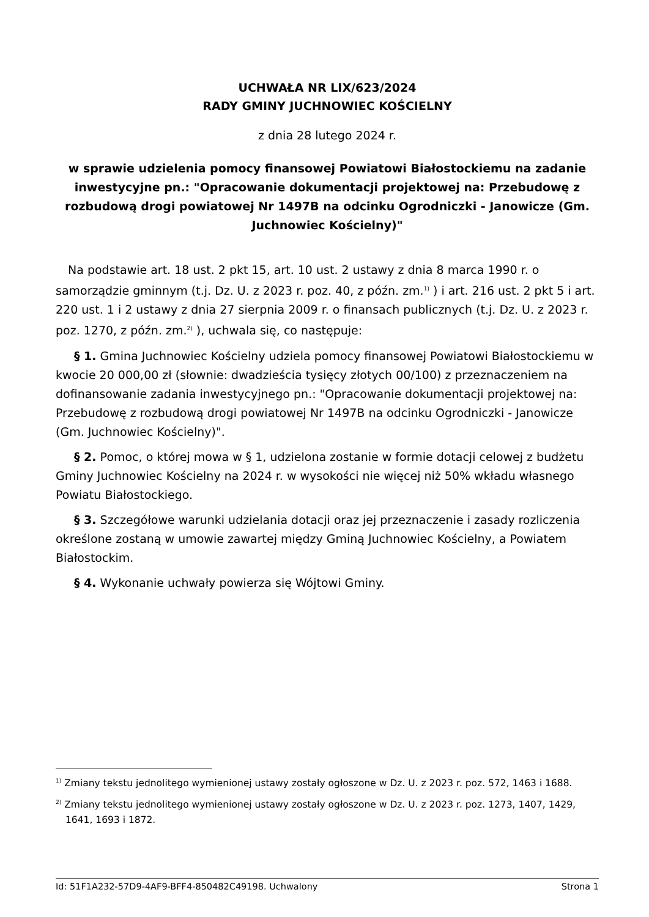UCHWAŁA NR LIX/623/2024
RADY GMINY JUCHNOWIEC KOŚCIELNY
z dnia 28 lutego 2024 r.
w sprawie udzielenia pomocy finansowej Powiatowi Białostockiemu na zadanie inwestycyjne pn.: "Opracowanie dokumentacji projektowej na: Przebudowę z rozbudową drogi powiatowej Nr 1497B na odcinku Ogrodniczki - Janowicze (Gm. Juchnowiec Kościelny)"
Na podstawie art. 18 ust. 2 pkt 15, art. 10 ust. 2 ustawy z dnia 8 marca 1990 r. o samorządzie gminnym (t.j. Dz. U. z 2023 r. poz. 40, z późn. zm.<sup>1)</sup> ) i art. 216 ust. 2 pkt 5 i art. 220 ust. 1 i 2 ustawy z dnia 27 sierpnia 2009 r. o finansach publicznych (t.j. Dz. U. z 2023 r. poz. 1270, z późn. zm.<sup>2)</sup> ), uchwala się, co następuje:
§ 1. Gmina Juchnowiec Kościelny udziela pomocy finansowej Powiatowi Białostockiemu w kwocie 20 000,00 zł (słownie: dwadzieścia tysięcy złotych 00/100) z przeznaczeniem na dofinansowanie zadania inwestycyjnego pn.: "Opracowanie dokumentacji projektowej na: Przebudowę z rozbudową drogi powiatowej Nr 1497B na odcinku Ogrodniczki - Janowicze (Gm. Juchnowiec Kościelny)".
§ 2. Pomoc, o której mowa w § 1, udzielona zostanie w formie dotacji celowej z budżetu Gminy Juchnowiec Kościelny na 2024 r. w wysokości nie więcej niż 50% wkładu własnego Powiatu Białostockiego.
§ 3. Szczegółowe warunki udzielania dotacji oraz jej przeznaczenie i zasady rozliczenia określone zostaną w umowie zawartej między Gminą Juchnowiec Kościelny, a Powiatem Białostockim.
§ 4. Wykonanie uchwały powierza się Wójtowi Gminy.
<sup>1)</sup> Zmiany tekstu jednolitego wymienionej ustawy zostały ogłoszone w Dz. U. z 2023 r. poz. 572, 1463 i 1688.
<sup>2)</sup> Zmiany tekstu jednolitego wymienionej ustawy zostały ogłoszone w Dz. U. z 2023 r. poz. 1273, 1407, 1429, 1641, 1693 i 1872.
Id: 51F1A232-57D9-4AF9-BFF4-850482C49198. Uchwalony Strona 1